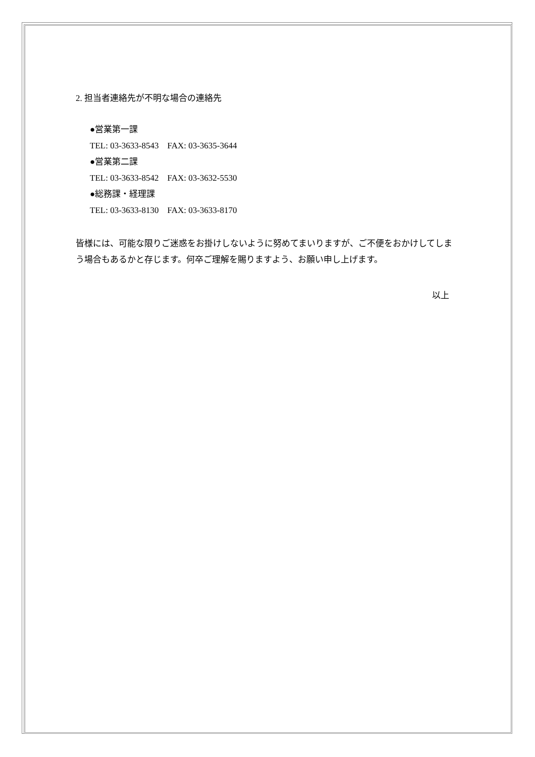2. 担当者連絡先が不明な場合の連絡先
●営業第一課
TEL: 03-3633-8543 FAX: 03-3635-3644
●営業第二課
TEL: 03-3633-8542 FAX: 03-3632-5530
●総務課・経理課
TEL: 03-3633-8130 FAX: 03-3633-8170
皆様には、可能な限りご迷惑をお掛けしないように努めてまいりますが、ご不便をおかけしてしまう場合もあるかと存じます。何卒ご理解を賜りますよう、お願い申し上げます。
以上